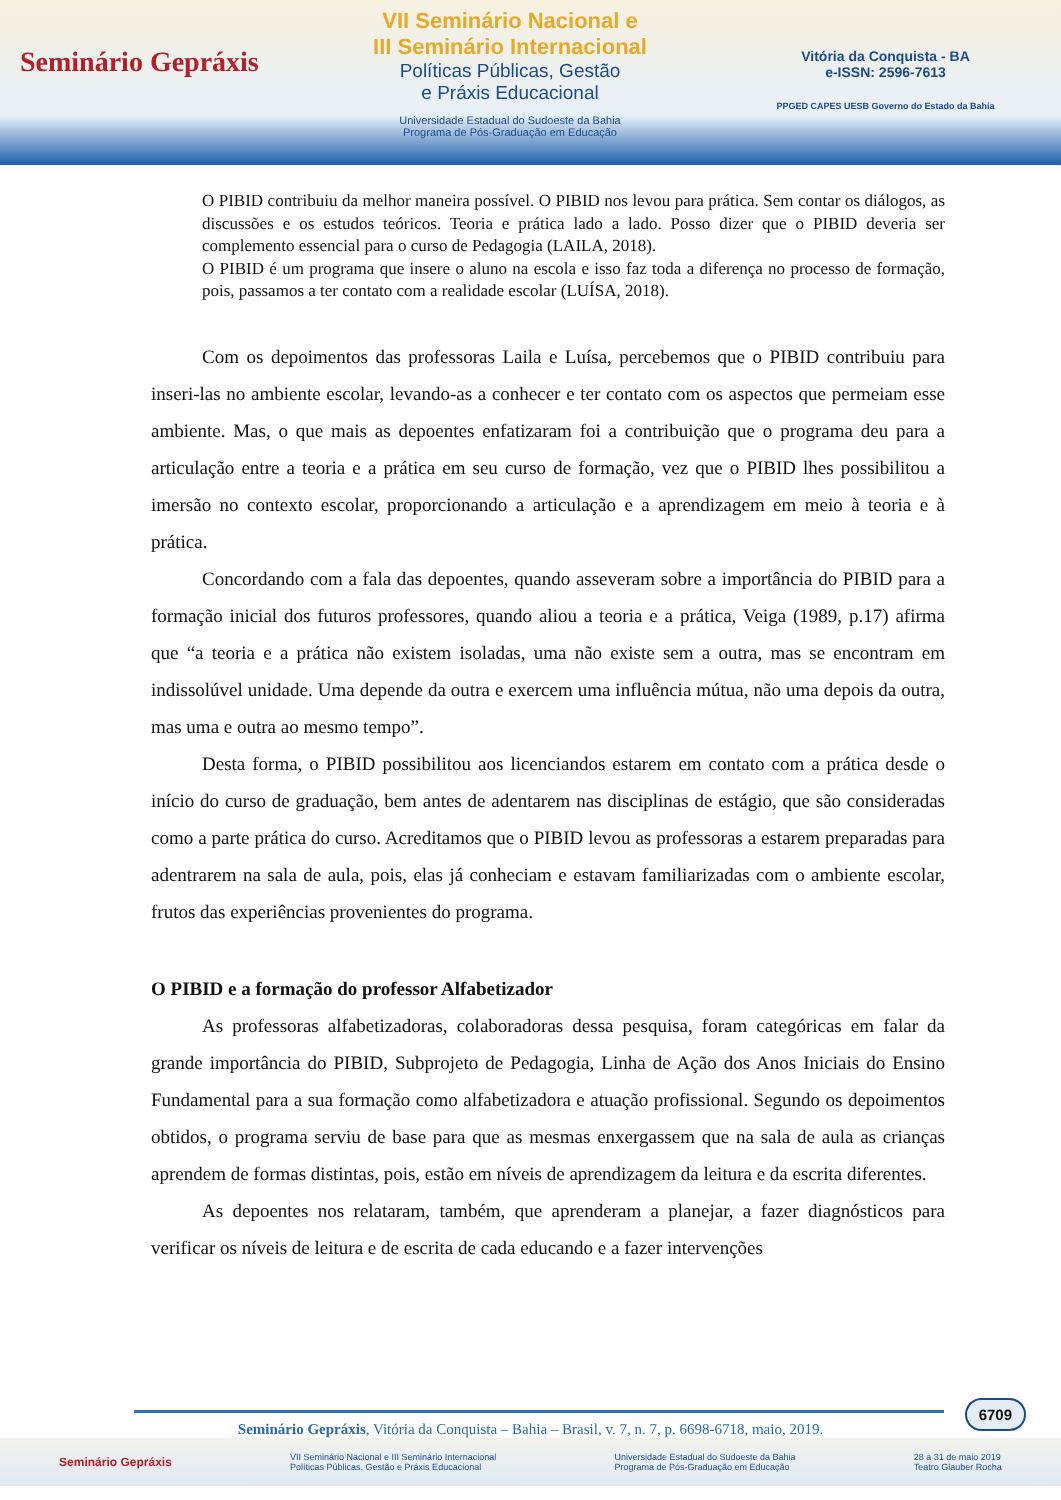Seminário Gepráxis
VII Seminário Nacional e
III Seminário Internacional
Políticas Públicas, Gestão
e Práxis Educacional
Universidade Estadual do Sudoeste da Bahia
Programa de Pós-Graduação em Educação
Vitória da Conquista - BA
e-ISSN: 2596-7613
PPGED CAPES UESB Governo do Estado da Bahia
O PIBID contribuiu da melhor maneira possível. O PIBID nos levou para prática. Sem contar os diálogos, as discussões e os estudos teóricos. Teoria e prática lado a lado. Posso dizer que o PIBID deveria ser complemento essencial para o curso de Pedagogia (LAILA, 2018).
O PIBID é um programa que insere o aluno na escola e isso faz toda a diferença no processo de formação, pois, passamos a ter contato com a realidade escolar (LUÍSA, 2018).
Com os depoimentos das professoras Laila e Luísa, percebemos que o PIBID contribuiu para inseri-las no ambiente escolar, levando-as a conhecer e ter contato com os aspectos que permeiam esse ambiente. Mas, o que mais as depoentes enfatizaram foi a contribuição que o programa deu para a articulação entre a teoria e a prática em seu curso de formação, vez que o PIBID lhes possibilitou a imersão no contexto escolar, proporcionando a articulação e a aprendizagem em meio à teoria e à prática.
Concordando com a fala das depoentes, quando asseveram sobre a importância do PIBID para a formação inicial dos futuros professores, quando aliou a teoria e a prática, Veiga (1989, p.17) afirma que “a teoria e a prática não existem isoladas, uma não existe sem a outra, mas se encontram em indissolúvel unidade. Uma depende da outra e exercem uma influência mútua, não uma depois da outra, mas uma e outra ao mesmo tempo”.
Desta forma, o PIBID possibilitou aos licenciandos estarem em contato com a prática desde o início do curso de graduação, bem antes de adentarem nas disciplinas de estágio, que são consideradas como a parte prática do curso. Acreditamos que o PIBID levou as professoras a estarem preparadas para adentrarem na sala de aula, pois, elas já conheciam e estavam familiarizadas com o ambiente escolar, frutos das experiências provenientes do programa.
O PIBID e a formação do professor Alfabetizador
As professoras alfabetizadoras, colaboradoras dessa pesquisa, foram categóricas em falar da grande importância do PIBID, Subprojeto de Pedagogia, Linha de Ação dos Anos Iniciais do Ensino Fundamental para a sua formação como alfabetizadora e atuação profissional. Segundo os depoimentos obtidos, o programa serviu de base para que as mesmas enxergassem que na sala de aula as crianças aprendem de formas distintas, pois, estão em níveis de aprendizagem da leitura e da escrita diferentes.
As depoentes nos relataram, também, que aprenderam a planejar, a fazer diagnósticos para verificar os níveis de leitura e de escrita de cada educando e a fazer intervenções
6709
Seminário Gepráxis, Vitória da Conquista – Bahia – Brasil, v. 7, n. 7, p. 6698-6718, maio, 2019.
Seminário Gepráxis VII Seminário Nacional e III Seminário Internacional
Políticas Públicas, Gestão e Práxis Educacional Universidade Estadual do Sudoeste da Bahia
Programa de Pós-Graduação em Educação 28 a 31 de maio 2019
Teatro Glauber Rocha